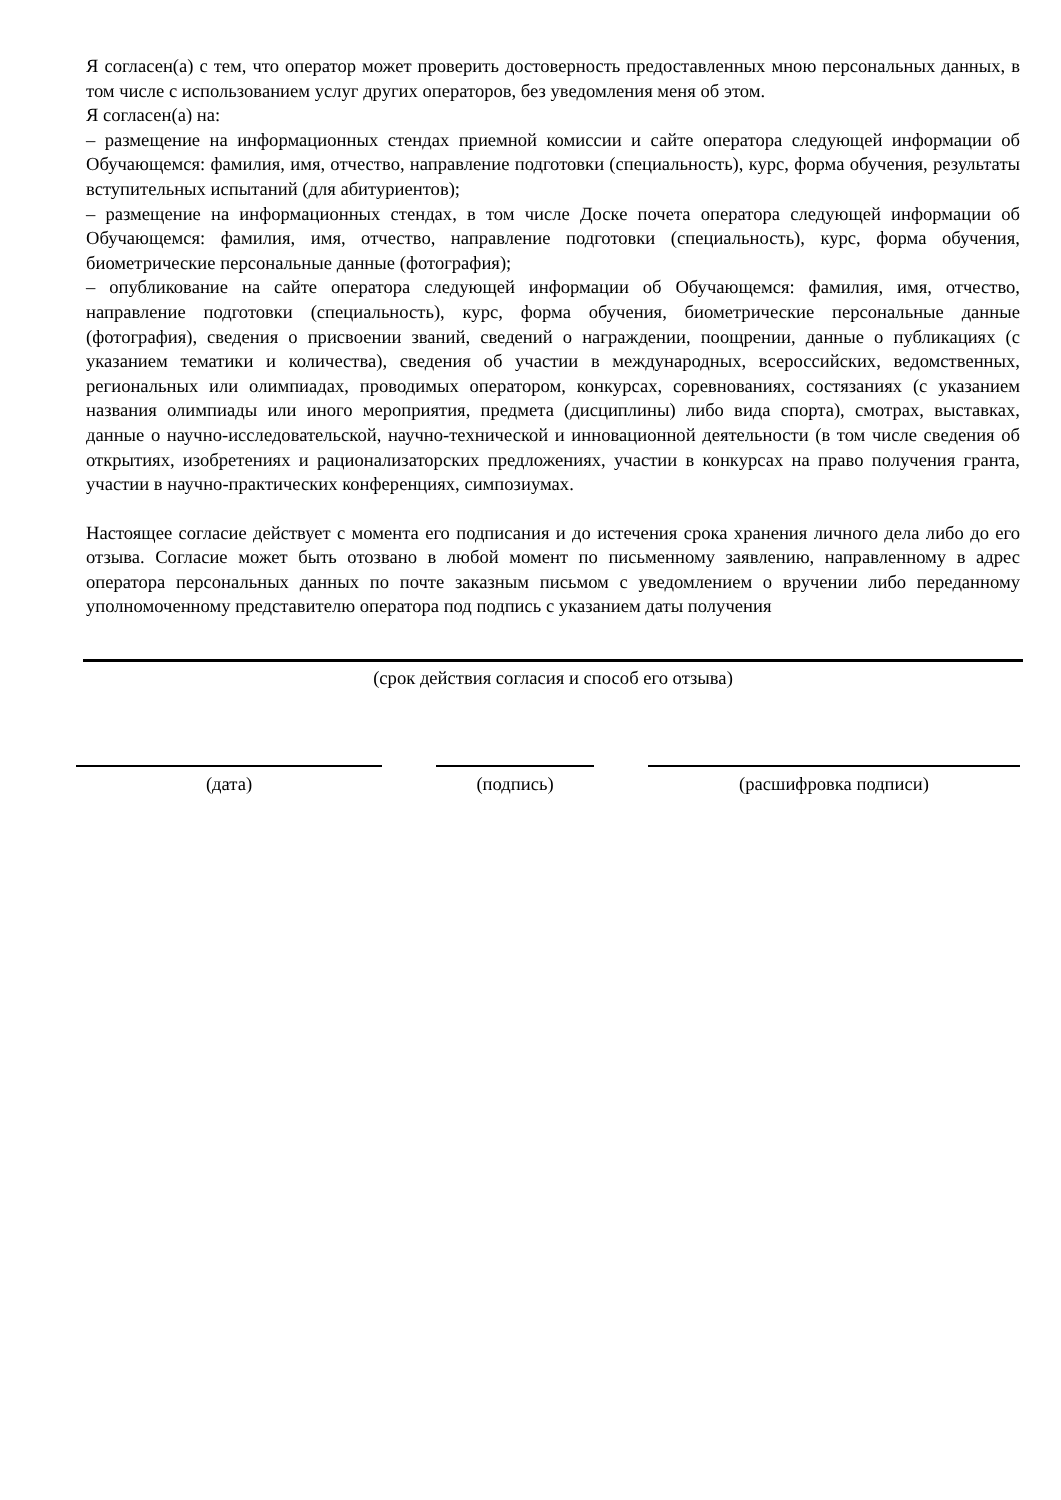Я согласен(а) с тем, что оператор может проверить достоверность предоставленных мною персональных данных, в том числе с использованием услуг других операторов, без уведомления меня об этом.
Я согласен(а) на:
– размещение на информационных стендах приемной комиссии и сайте оператора следующей информации об Обучающемся: фамилия, имя, отчество, направление подготовки (специальность), курс, форма обучения, результаты вступительных испытаний (для абитуриентов);
– размещение на информационных стендах, в том числе Доске почета оператора следующей информации об Обучающемся: фамилия, имя, отчество, направление подготовки (специальность), курс, форма обучения, биометрические персональные данные (фотография);
– опубликование на сайте оператора следующей информации об Обучающемся: фамилия, имя, отчество, направление подготовки (специальность), курс, форма обучения, биометрические персональные данные (фотография), сведения о присвоении званий, сведений о награждении, поощрении, данные о публикациях (с указанием тематики и количества), сведения об участии в международных, всероссийских, ведомственных, региональных или олимпиадах, проводимых оператором, конкурсах, соревнованиях, состязаниях (с указанием названия олимпиады или иного мероприятия, предмета (дисциплины) либо вида спорта), смотрах, выставках, данные о научно-исследовательской, научно-технической и инновационной деятельности (в том числе сведения об открытиях, изобретениях и рационализаторских предложениях, участии в конкурсах на право получения гранта, участии в научно-практических конференциях, симпозиумах.
Настоящее согласие действует с момента его подписания и до истечения срока хранения личного дела либо до его отзыва. Согласие может быть отозвано в любой момент по письменному заявлению, направленному в адрес оператора персональных данных по почте заказным письмом с уведомлением о вручении либо переданному уполномоченному представителю оператора под подпись с указанием даты получения
(срок действия согласия и способ его отзыва)
(дата) (подпись) (расшифровка подписи)